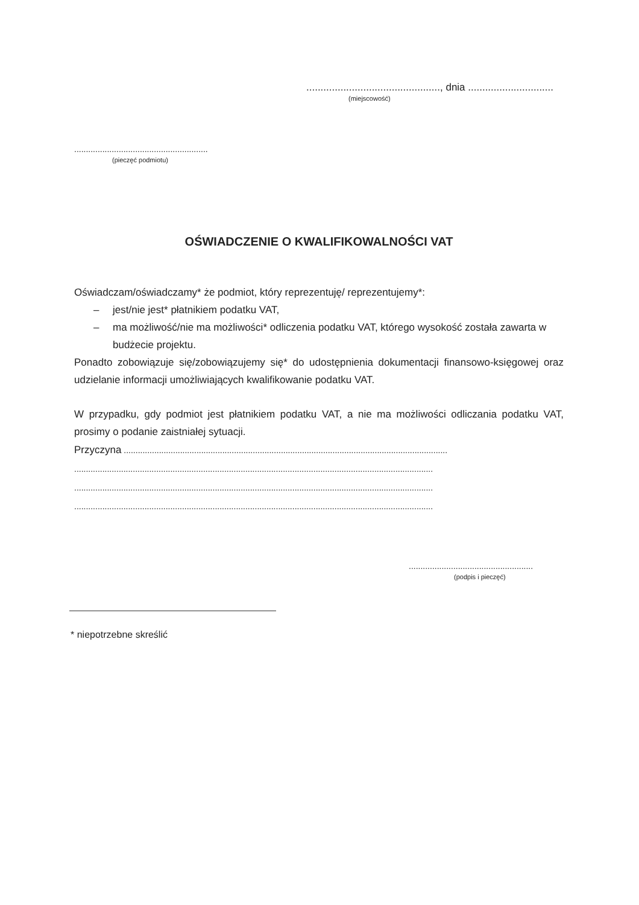..............................................., dnia ..............................
(miejscowość)
.........................................................
(pieczęć podmiotu)
OŚWIADCZENIE O KWALIFIKOWALNOŚCI VAT
Oświadczam/oświadczamy* że podmiot, który reprezentuję/ reprezentujemy*:
– jest/nie jest* płatnikiem podatku VAT,
– ma możliwość/nie ma możliwości* odliczenia podatku VAT, którego wysokość została zawarta w budżecie projektu.
Ponadto zobowiązuje się/zobowiązujemy się* do udostępnienia dokumentacji finansowo-księgowej oraz udzielanie informacji umożliwiających kwalifikowanie podatku VAT.
W przypadku, gdy podmiot jest płatnikiem podatku VAT, a nie ma możliwości odliczania podatku VAT, prosimy o podanie zaistniałej sytuacji.
Przyczyna ..........................................................................................................................................
.........................................................................................................................................................
.........................................................................................................................................................
.........................................................................................................................................................
.....................................................
(podpis i pieczęć)
* niepotrzebne skreślić